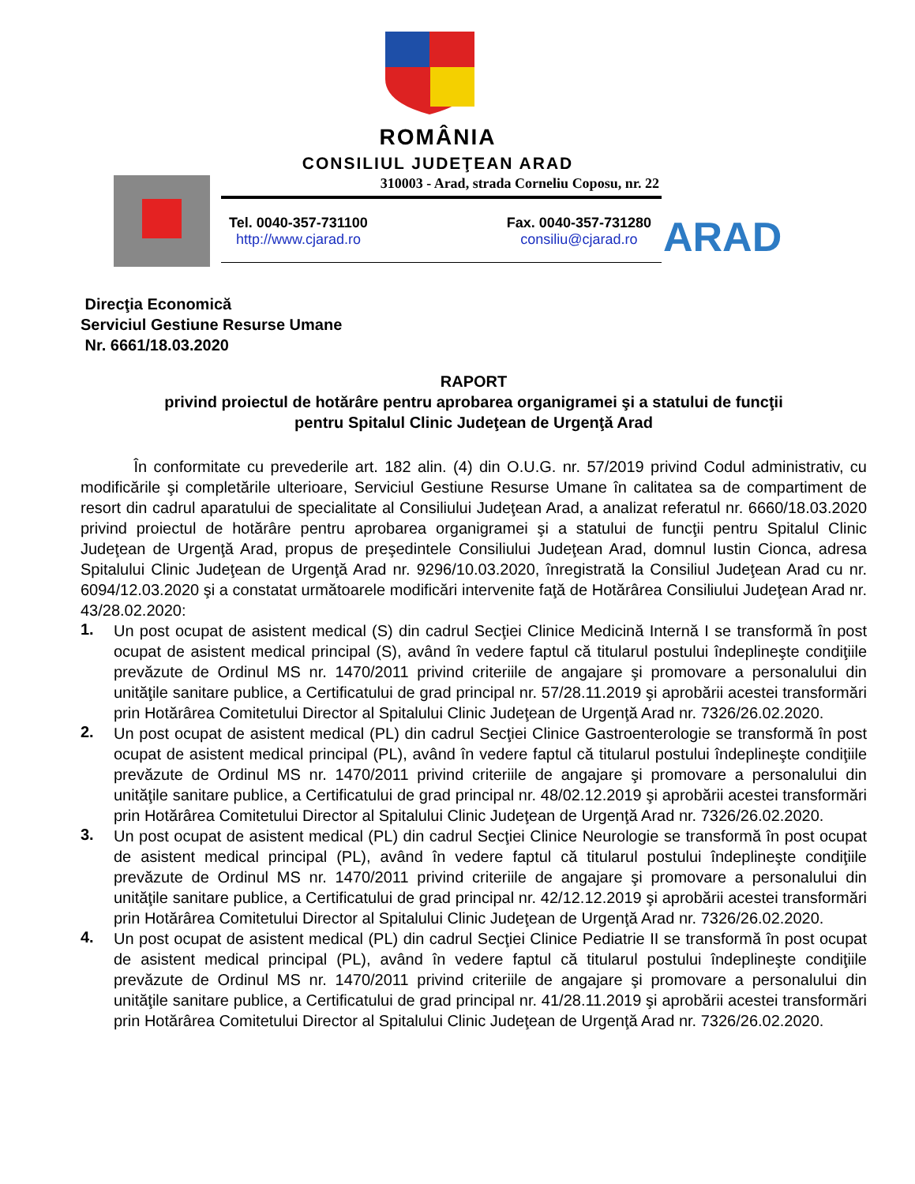ROMÂNIA
CONSILIUL JUDEŢEAN ARAD
310003 - Arad, strada Corneliu Coposu, nr. 22
Tel. 0040-357-731100
http://www.cjarad.ro
Fax. 0040-357-731280
consiliu@cjarad.ro
ARAD
Direcţia Economică
Serviciul Gestiune Resurse Umane
Nr. 6661/18.03.2020
RAPORT
privind proiectul de hotărâre pentru aprobarea organigramei şi a statului de funcţii
pentru Spitalul Clinic Judeţean de Urgenţă Arad
În conformitate cu prevederile art. 182 alin. (4) din O.U.G. nr. 57/2019 privind Codul administrativ, cu modificările şi completările ulterioare, Serviciul Gestiune Resurse Umane în calitatea sa de compartiment de resort din cadrul aparatului de specialitate al Consiliului Judeţean Arad, a analizat referatul nr. 6660/18.03.2020 privind proiectul de hotărâre pentru aprobarea organigramei şi a statului de funcţii pentru Spitalul Clinic Judeţean de Urgenţă Arad, propus de preşedintele Consiliului Judeţean Arad, domnul Iustin Cionca, adresa Spitalului Clinic Judeţean de Urgenţă Arad nr. 9296/10.03.2020, înregistrată la Consiliul Judeţean Arad cu nr. 6094/12.03.2020 şi a constatat următoarele modificări intervenite faţă de Hotărârea Consiliului Judeţean Arad nr. 43/28.02.2020:
1.
Un post ocupat de asistent medical (S) din cadrul Secţiei Clinice Medicină Internă I se transformă în post ocupat de asistent medical principal (S), având în vedere faptul că titularul postului îndeplineşte condiţiile prevăzute de Ordinul MS nr. 1470/2011 privind criteriile de angajare şi promovare a personalului din unităţile sanitare publice, a Certificatului de grad principal nr. 57/28.11.2019 şi aprobării acestei transformări prin Hotărârea Comitetului Director al Spitalului Clinic Judeţean de Urgenţă Arad nr. 7326/26.02.2020.
2.
Un post ocupat de asistent medical (PL) din cadrul Secţiei Clinice Gastroenterologie se transformă în post ocupat de asistent medical principal (PL), având în vedere faptul că titularul postului îndeplineşte condiţiile prevăzute de Ordinul MS nr. 1470/2011 privind criteriile de angajare şi promovare a personalului din unităţile sanitare publice, a Certificatului de grad principal nr. 48/02.12.2019 şi aprobării acestei transformări prin Hotărârea Comitetului Director al Spitalului Clinic Judeţean de Urgenţă Arad nr. 7326/26.02.2020.
3.
Un post ocupat de asistent medical (PL) din cadrul Secţiei Clinice Neurologie se transformă în post ocupat de asistent medical principal (PL), având în vedere faptul că titularul postului îndeplineşte condiţiile prevăzute de Ordinul MS nr. 1470/2011 privind criteriile de angajare şi promovare a personalului din unităţile sanitare publice, a Certificatului de grad principal nr. 42/12.12.2019 şi aprobării acestei transformări prin Hotărârea Comitetului Director al Spitalului Clinic Judeţean de Urgenţă Arad nr. 7326/26.02.2020.
4.
Un post ocupat de asistent medical (PL) din cadrul Secţiei Clinice Pediatrie II se transformă în post ocupat de asistent medical principal (PL), având în vedere faptul că titularul postului îndeplineşte condiţiile prevăzute de Ordinul MS nr. 1470/2011 privind criteriile de angajare şi promovare a personalului din unităţile sanitare publice, a Certificatului de grad principal nr. 41/28.11.2019 şi aprobării acestei transformări prin Hotărârea Comitetului Director al Spitalului Clinic Judeţean de Urgenţă Arad nr. 7326/26.02.2020.